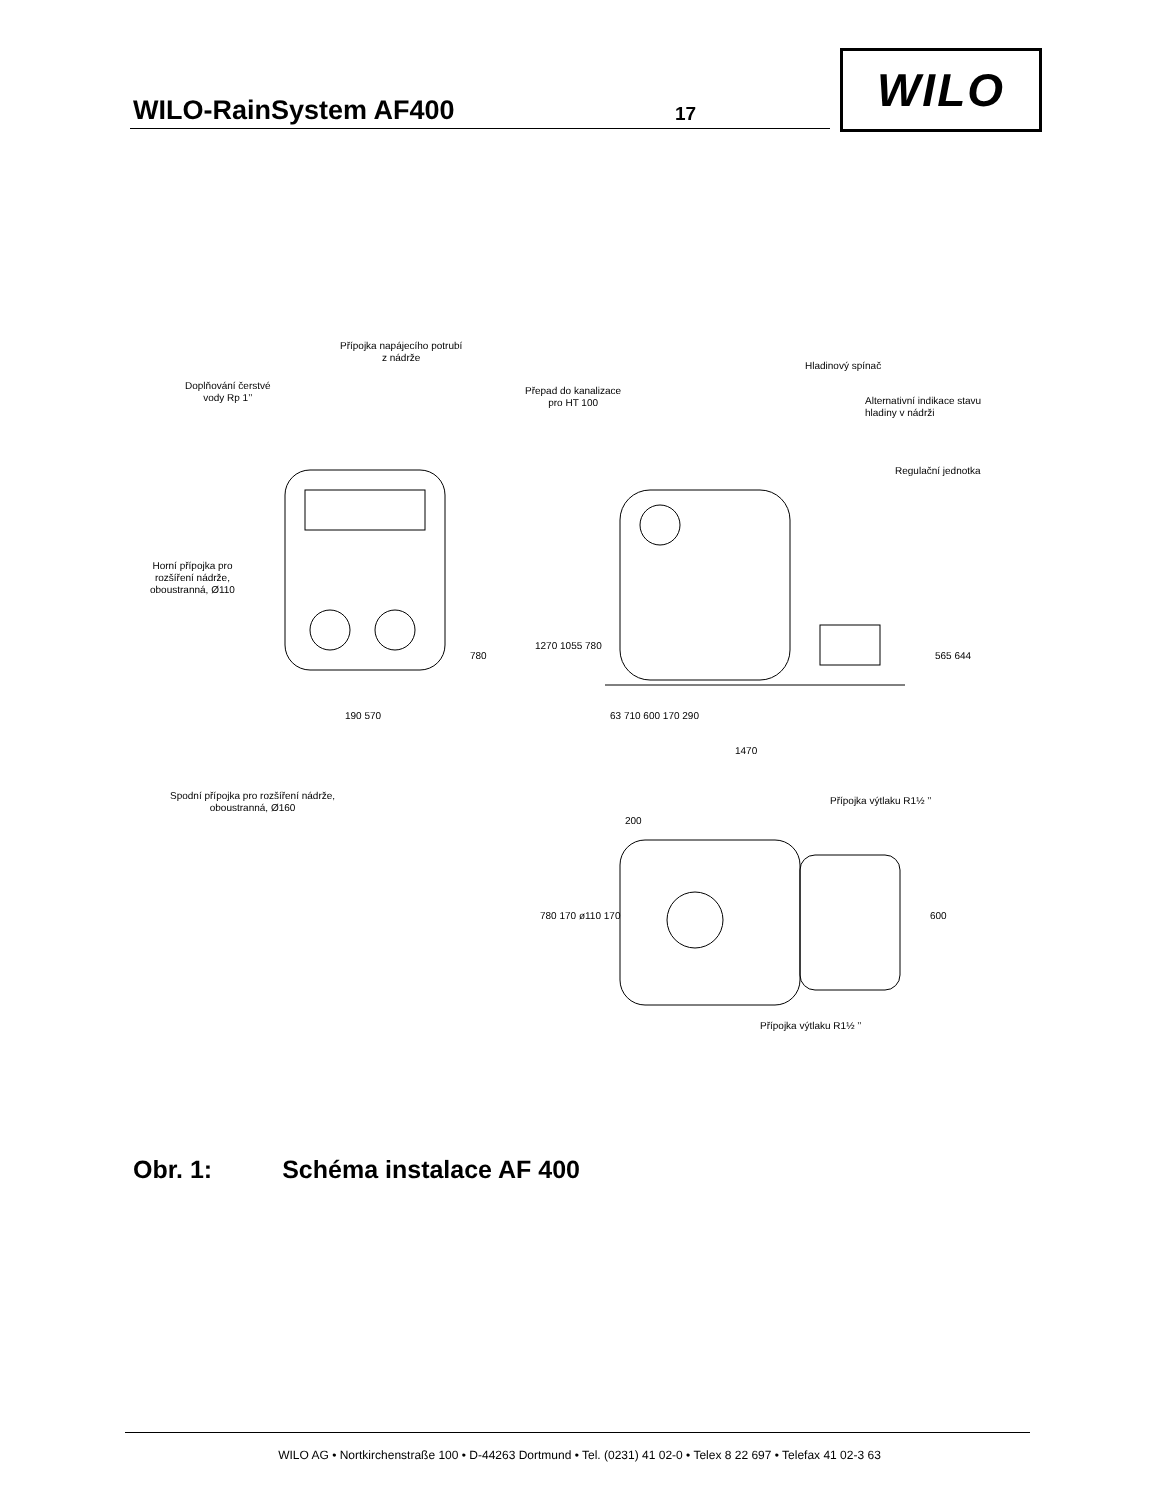WILO-RainSystem AF400 17
WILO
Přípojka napájecího potrubí
z nádrže
Doplňování čerstvé
vody Rp 1’’
Přepad do kanalizace
pro HT 100
Hladinový spínač
Alternativní indikace stavu
hladiny v nádrži
Regulační jednotka
Horní přípojka pro
rozšíření nádrže,
oboustranná, Ø110
1270 1055 780
780 565 644
190 570 63 710 600 170 290
1470
Spodní přípojka pro rozšíření nádrže,
oboustranná, Ø160
Přípojka výtlaku R1½ ’’
200
780 170 ø110 170 600
Přípojka výtlaku R1½ ’’
Obr. 1: Schéma instalace AF 400
WILO AG • Nortkirchenstraße 100 • D-44263 Dortmund • Tel. (0231) 41 02-0 • Telex 8 22 697 • Telefax 41 02-3 63